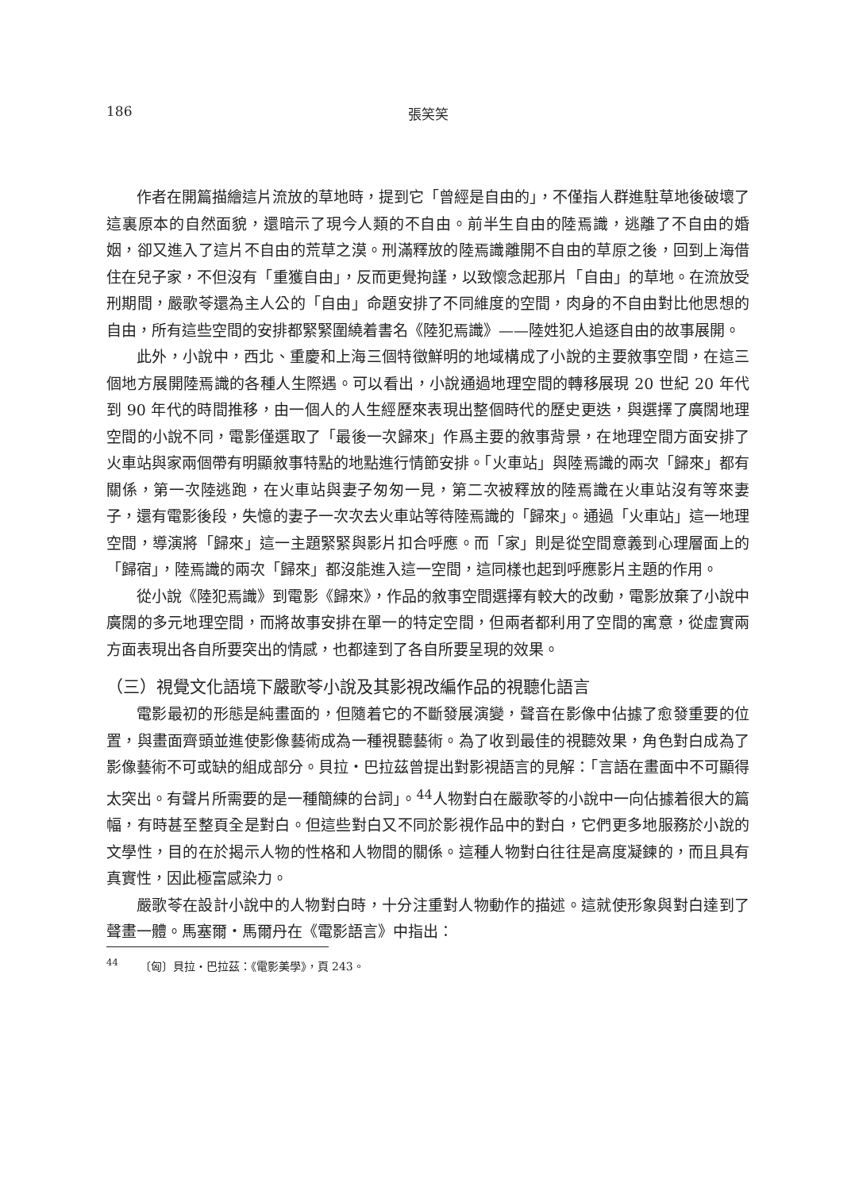186 張笑笑
作者在開篇描繪這片流放的草地時，提到它「曾經是自由的」，不僅指人群進駐草地後破壞了這裏原本的自然面貌，還暗示了現今人類的不自由。前半生自由的陸焉識，逃離了不自由的婚姻，卻又進入了這片不自由的荒草之漠。刑滿釋放的陸焉識離開不自由的草原之後，回到上海借住在兒子家，不但沒有「重獲自由」，反而更覺拘謹，以致懷念起那片「自由」的草地。在流放受刑期間，嚴歌苓還為主人公的「自由」命題安排了不同維度的空間，肉身的不自由對比他思想的自由，所有這些空間的安排都緊緊圍繞着書名《陸犯焉識》——陸姓犯人追逐自由的故事展開。
此外，小說中，西北、重慶和上海三個特徵鮮明的地域構成了小說的主要敘事空間，在這三個地方展開陸焉識的各種人生際遇。可以看出，小說通過地理空間的轉移展現 20 世紀 20 年代到 90 年代的時間推移，由一個人的人生經歷來表現出整個時代的歷史更迭，與選擇了廣闊地理空間的小說不同，電影僅選取了「最後一次歸來」作爲主要的敘事背景，在地理空間方面安排了火車站與家兩個帶有明顯敘事特點的地點進行情節安排。「火車站」與陸焉識的兩次「歸來」都有關係，第一次陸逃跑，在火車站與妻子匆匆一見，第二次被釋放的陸焉識在火車站沒有等來妻子，還有電影後段，失憶的妻子一次次去火車站等待陸焉識的「歸來」。通過「火車站」這一地理空間，導演將「歸來」這一主題緊緊與影片扣合呼應。而「家」則是從空間意義到心理層面上的「歸宿」，陸焉識的兩次「歸來」都沒能進入這一空間，這同樣也起到呼應影片主題的作用。
從小說《陸犯焉識》到電影《歸來》，作品的敘事空間選擇有較大的改動，電影放棄了小說中廣闊的多元地理空間，而將故事安排在單一的特定空間，但兩者都利用了空間的寓意，從虛實兩方面表現出各自所要突出的情感，也都達到了各自所要呈現的效果。
（三）視覺文化語境下嚴歌苓小說及其影視改編作品的視聽化語言
電影最初的形態是純畫面的，但隨着它的不斷發展演變，聲音在影像中佔據了愈發重要的位置，與畫面齊頭並進使影像藝術成為一種視聽藝術。為了收到最佳的視聽效果，角色對白成為了影像藝術不可或缺的組成部分。貝拉・巴拉茲曾提出對影視語言的見解：「言語在畫面中不可顯得太突出。有聲片所需要的是一種簡練的台詞」。<sup>44</sup>人物對白在嚴歌苓的小說中一向佔據着很大的篇幅，有時甚至整頁全是對白。但這些對白又不同於影視作品中的對白，它們更多地服務於小說的文學性，目的在於揭示人物的性格和人物間的關係。這種人物對白往往是高度凝鍊的，而且具有真實性，因此極富感染力。
嚴歌苓在設計小說中的人物對白時，十分注重對人物動作的描述。這就使形象與對白達到了聲畫一體。馬塞爾・馬爾丹在《電影語言》中指出：
<sup>44</sup> 〔匈〕貝拉・巴拉茲：《電影美學》，頁 243。